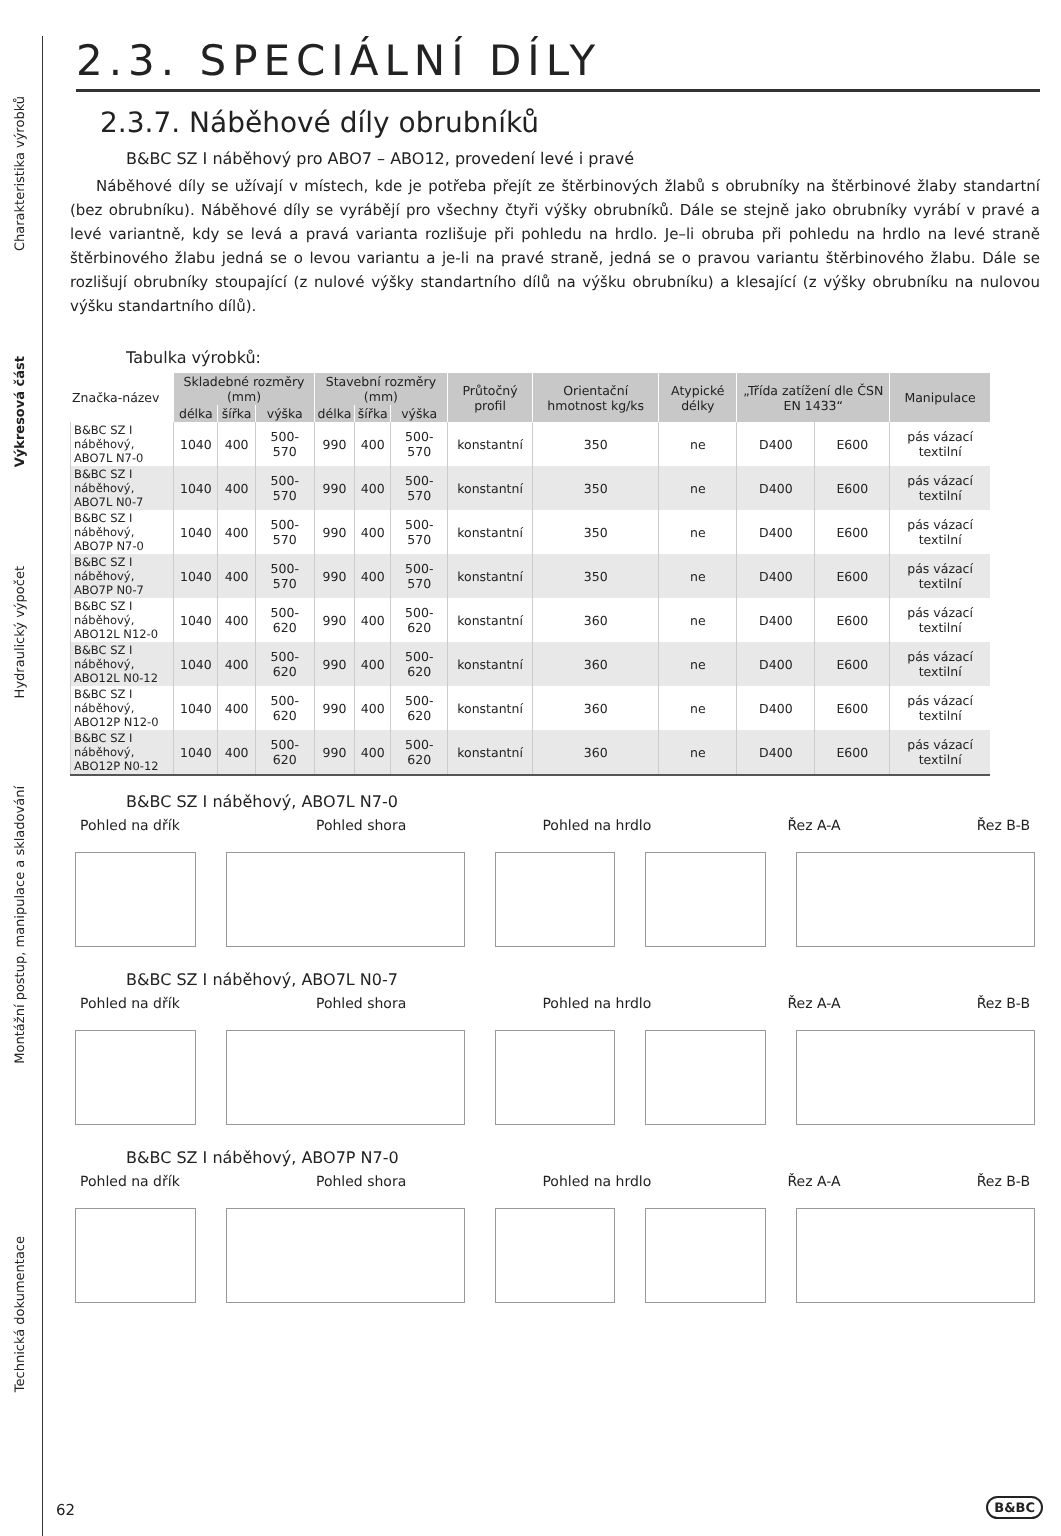Charakteristika výrobků
Výkresová část
Hydraulický výpočet
Montážní postup, manipulace a skladování
Technická dokumentace
2.3. SPECIÁLNÍ DÍLY
2.3.7. Náběhové díly obrubníků
B&BC SZ I náběhový pro ABO7 – ABO12, provedení levé i pravé
Náběhové díly se užívají v místech, kde je potřeba přejít ze štěrbinových žlabů s obrubníky na štěrbinové žlaby standartní (bez obrubníku). Náběhové díly se vyrábějí pro všechny čtyři výšky obrubníků. Dále se stejně jako obrubníky vyrábí v pravé a levé variantně, kdy se levá a pravá varianta rozlišuje při pohledu na hrdlo. Je–li obruba při pohledu na hrdlo na levé straně štěrbinového žlabu jedná se o levou variantu a je-li na pravé straně, jedná se o pravou variantu štěrbinového žlabu. Dále se rozlišují obrubníky stoupající (z nulové výšky standartního dílů na výšku obrubníku) a klesající (z výšky obrubníku na nulovou výšku standartního dílů).
Tabulka výrobků:
| Značka-název | Skladebné rozměry (mm) | | | Stavební rozměry (mm) | | | Průtočný profil | Orientační hmotnost kg/ks | Atypické délky | „Třída zatížení dle ČSN EN 1433“ | | Manipulace |
| --- | --- | --- | --- | --- | --- | --- | --- | --- | --- | --- | --- | --- |
| | délka | šířka | výška | délka | šířka | výška | | | | | | |
| B&BC SZ I náběhový, ABO7L N7-0 | 1040 | 400 | 500-570 | 990 | 400 | 500-570 | konstantní | 350 | ne | D400 | E600 | pás vázací textilní |
| B&BC SZ I náběhový, ABO7L N0-7 | 1040 | 400 | 500-570 | 990 | 400 | 500-570 | konstantní | 350 | ne | D400 | E600 | pás vázací textilní |
| B&BC SZ I náběhový, ABO7P N7-0 | 1040 | 400 | 500-570 | 990 | 400 | 500-570 | konstantní | 350 | ne | D400 | E600 | pás vázací textilní |
| B&BC SZ I náběhový, ABO7P N0-7 | 1040 | 400 | 500-570 | 990 | 400 | 500-570 | konstantní | 350 | ne | D400 | E600 | pás vázací textilní |
| B&BC SZ I náběhový, ABO12L N12-0 | 1040 | 400 | 500-620 | 990 | 400 | 500-620 | konstantní | 360 | ne | D400 | E600 | pás vázací textilní |
| B&BC SZ I náběhový, ABO12L N0-12 | 1040 | 400 | 500-620 | 990 | 400 | 500-620 | konstantní | 360 | ne | D400 | E600 | pás vázací textilní |
| B&BC SZ I náběhový, ABO12P N12-0 | 1040 | 400 | 500-620 | 990 | 400 | 500-620 | konstantní | 360 | ne | D400 | E600 | pás vázací textilní |
| B&BC SZ I náběhový, ABO12P N0-12 | 1040 | 400 | 500-620 | 990 | 400 | 500-620 | konstantní | 360 | ne | D400 | E600 | pás vázací textilní |
B&BC SZ I náběhový, ABO7L N7-0
Pohled na dřík Pohled shora Pohled na hrdlo Řez A-A Řez B-B
B&BC SZ I náběhový, ABO7L N0-7
Pohled na dřík Pohled shora Pohled na hrdlo Řez A-A Řez B-B
B&BC SZ I náběhový, ABO7P N7-0
Pohled na dřík Pohled shora Pohled na hrdlo Řez A-A Řez B-B
62 B&BC